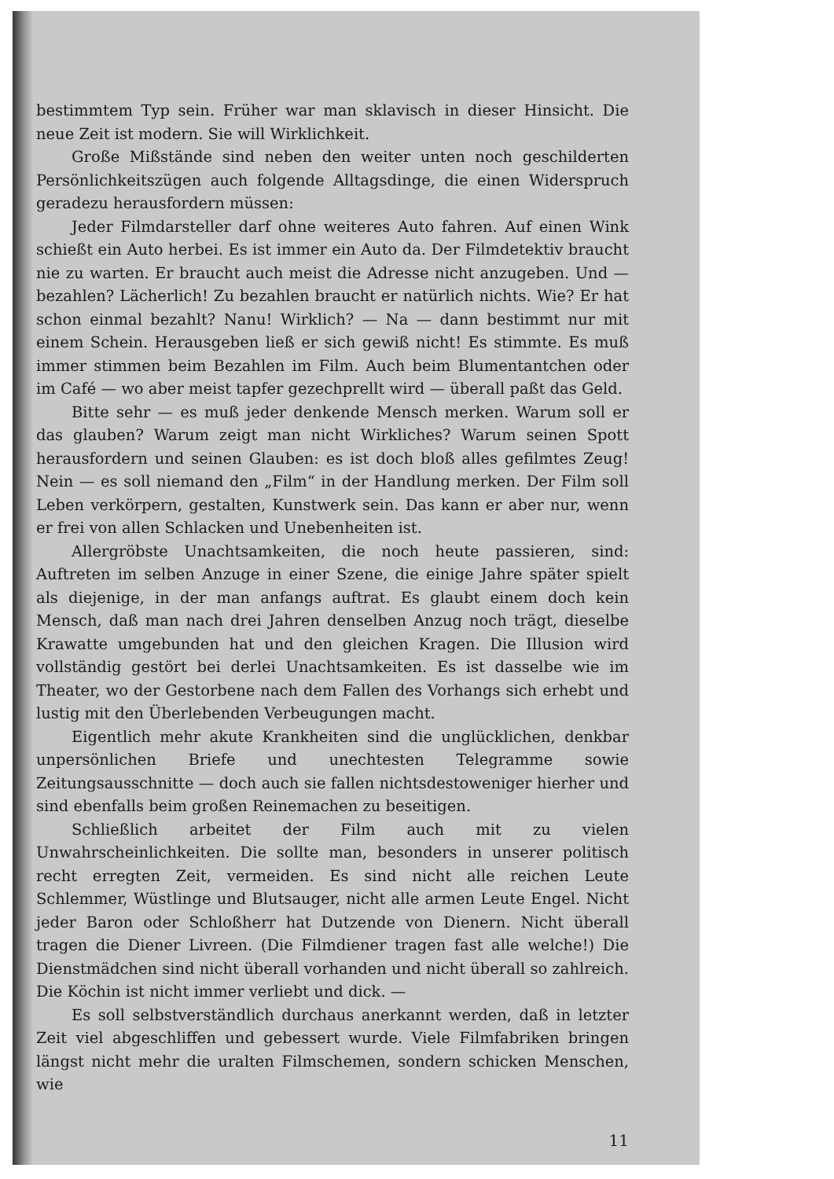bestimmtem Typ sein. Früher war man sklavisch in dieser Hinsicht. Die neue Zeit ist modern. Sie will Wirklichkeit.
Große Mißstände sind neben den weiter unten noch geschilderten Persönlichkeitszügen auch folgende Alltagsdinge, die einen Widerspruch geradezu herausfordern müssen:
Jeder Filmdarsteller darf ohne weiteres Auto fahren. Auf einen Wink schießt ein Auto herbei. Es ist immer ein Auto da. Der Filmdetektiv braucht nie zu warten. Er braucht auch meist die Adresse nicht anzugeben. Und — bezahlen? Lächerlich! Zu bezahlen braucht er natürlich nichts. Wie? Er hat schon einmal bezahlt? Nanu! Wirklich? — Na — dann bestimmt nur mit einem Schein. Herausgeben ließ er sich gewiß nicht! Es stimmte. Es muß immer stimmen beim Bezahlen im Film. Auch beim Blumentantchen oder im Café — wo aber meist tapfer gezechprellt wird — überall paßt das Geld.
Bitte sehr — es muß jeder denkende Mensch merken. Warum soll er das glauben? Warum zeigt man nicht Wirkliches? Warum seinen Spott herausfordern und seinen Glauben: es ist doch bloß alles gefilmtes Zeug! Nein — es soll niemand den „Film“ in der Handlung merken. Der Film soll Leben verkörpern, gestalten, Kunstwerk sein. Das kann er aber nur, wenn er frei von allen Schlacken und Unebenheiten ist.
Allergröbste Unachtsamkeiten, die noch heute passieren, sind: Auftreten im selben Anzuge in einer Szene, die einige Jahre später spielt als diejenige, in der man anfangs auftrat. Es glaubt einem doch kein Mensch, daß man nach drei Jahren denselben Anzug noch trägt, dieselbe Krawatte umgebunden hat und den gleichen Kragen. Die Illusion wird vollständig gestört bei derlei Unachtsamkeiten. Es ist dasselbe wie im Theater, wo der Gestorbene nach dem Fallen des Vorhangs sich erhebt und lustig mit den Überlebenden Verbeugungen macht.
Eigentlich mehr akute Krankheiten sind die unglücklichen, denkbar unpersönlichen Briefe und unechtesten Telegramme sowie Zeitungsausschnitte — doch auch sie fallen nichtsdestoweniger hierher und sind ebenfalls beim großen Reinemachen zu beseitigen.
Schließlich arbeitet der Film auch mit zu vielen Unwahrscheinlichkeiten. Die sollte man, besonders in unserer politisch recht erregten Zeit, vermeiden. Es sind nicht alle reichen Leute Schlemmer, Wüstlinge und Blutsauger, nicht alle armen Leute Engel. Nicht jeder Baron oder Schloßherr hat Dutzende von Dienern. Nicht überall tragen die Diener Livreen. (Die Filmdiener tragen fast alle welche!) Die Dienstmädchen sind nicht überall vorhanden und nicht überall so zahlreich. Die Köchin ist nicht immer verliebt und dick. —
Es soll selbstverständlich durchaus anerkannt werden, daß in letzter Zeit viel abgeschliffen und gebessert wurde. Viele Filmfabriken bringen längst nicht mehr die uralten Filmschemen, sondern schicken Menschen, wie
11